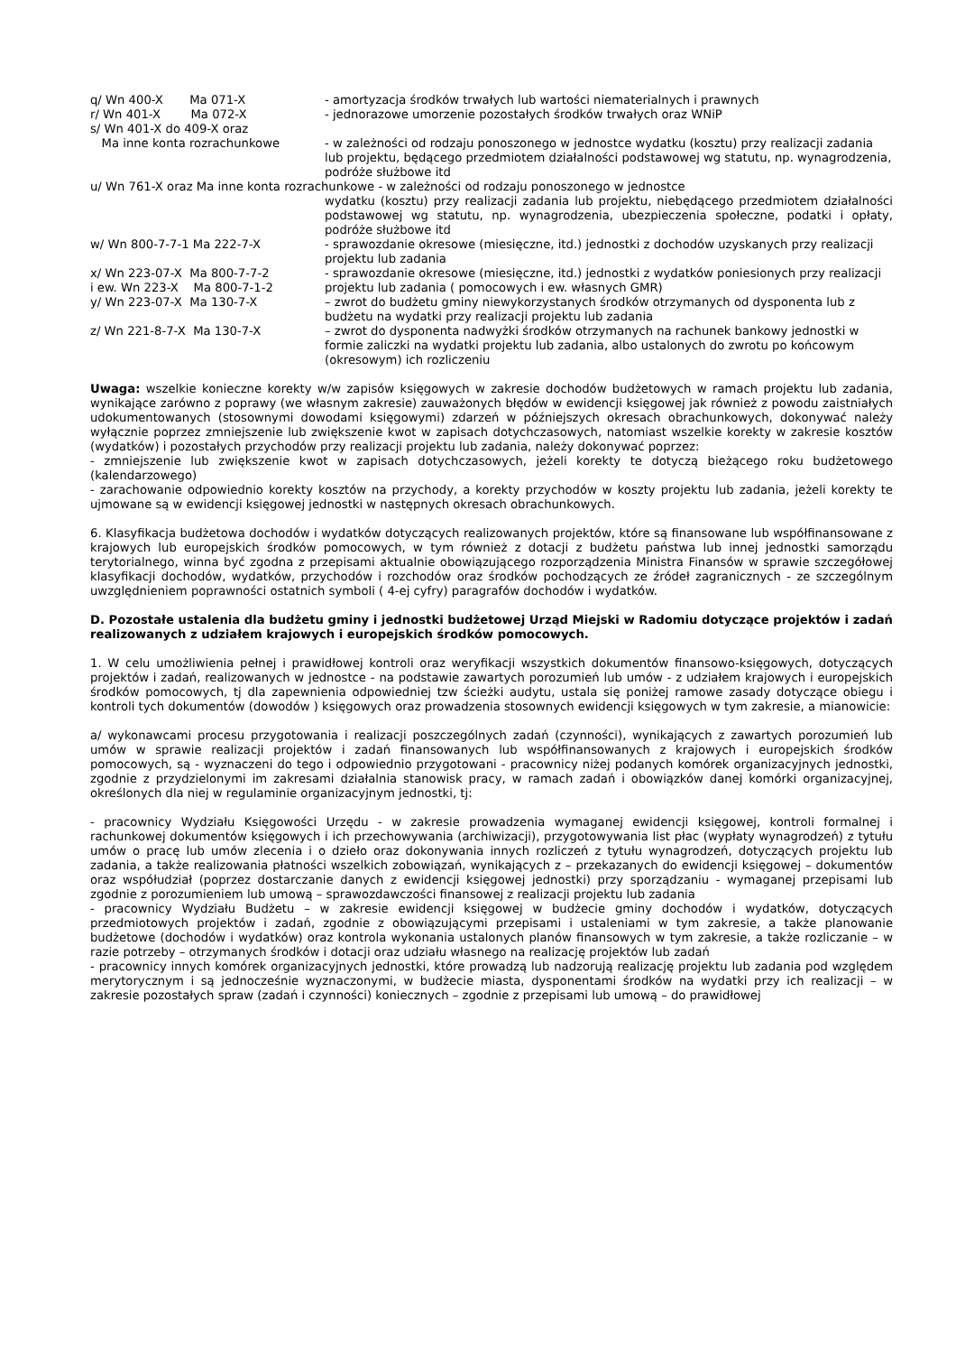q/ Wn 400-X Ma 071-X
- amortyzacja środków trwałych lub wartości niematerialnych i prawnych
r/ Wn 401-X Ma 072-X
- jednorazowe umorzenie pozostałych środków trwałych oraz WNiP
s/ Wn 401-X do 409-X oraz
Ma inne konta rozrachunkowe
- w zależności od rodzaju ponoszonego w jednostce wydatku (kosztu) przy realizacji zadania lub projektu, będącego przedmiotem działalności podstawowej wg statutu, np. wynagrodzenia, podróże służbowe itd
u/ Wn 761-X oraz Ma inne konta rozrachunkowe - w zależności od rodzaju ponoszonego w jednostce
wydatku (kosztu) przy realizacji zadania lub projektu, niebędącego przedmiotem działalności podstawowej wg statutu, np. wynagrodzenia, ubezpieczenia społeczne, podatki i opłaty, podróże służbowe itd
w/ Wn 800-7-7-1 Ma 222-7-X
- sprawozdanie okresowe (miesięczne, itd.) jednostki z dochodów uzyskanych przy realizacji projektu lub zadania
x/ Wn 223-07-X Ma 800-7-7-2 i ew. Wn 223-X Ma 800-7-1-2
- sprawozdanie okresowe (miesięczne, itd.) jednostki z wydatków poniesionych przy realizacji projektu lub zadania ( pomocowych i ew. własnych GMR)
y/ Wn 223-07-X Ma 130-7-X
– zwrot do budżetu gminy niewykorzystanych środków otrzymanych od dysponenta lub z budżetu na wydatki przy realizacji projektu lub zadania
z/ Wn 221-8-7-X Ma 130-7-X
– zwrot do dysponenta nadwyżki środków otrzymanych na rachunek bankowy jednostki w formie zaliczki na wydatki projektu lub zadania, albo ustalonych do zwrotu po końcowym (okresowym) ich rozliczeniu
Uwaga: wszelkie konieczne korekty w/w zapisów księgowych w zakresie dochodów budżetowych w ramach projektu lub zadania, wynikające zarówno z poprawy (we własnym zakresie) zauważonych błędów w ewidencji księgowej jak również z powodu zaistniałych udokumentowanych (stosownymi dowodami księgowymi) zdarzeń w późniejszych okresach obrachunkowych, dokonywać należy wyłącznie poprzez zmniejszenie lub zwiększenie kwot w zapisach dotychczasowych, natomiast wszelkie korekty w zakresie kosztów (wydatków) i pozostałych przychodów przy realizacji projektu lub zadania, należy dokonywać poprzez:
- zmniejszenie lub zwiększenie kwot w zapisach dotychczasowych, jeżeli korekty te dotyczą bieżącego roku budżetowego (kalendarzowego)
- zarachowanie odpowiednio korekty kosztów na przychody, a korekty przychodów w koszty projektu lub zadania, jeżeli korekty te ujmowane są w ewidencji księgowej jednostki w następnych okresach obrachunkowych.
6. Klasyfikacja budżetowa dochodów i wydatków dotyczących realizowanych projektów, które są finansowane lub współfinansowane z krajowych lub europejskich środków pomocowych, w tym również z dotacji z budżetu państwa lub innej jednostki samorządu terytorialnego, winna być zgodna z przepisami aktualnie obowiązującego rozporządzenia Ministra Finansów w sprawie szczegółowej klasyfikacji dochodów, wydatków, przychodów i rozchodów oraz środków pochodzących ze źródeł zagranicznych - ze szczególnym uwzględnieniem poprawności ostatnich symboli ( 4-ej cyfry) paragrafów dochodów i wydatków.
D. Pozostałe ustalenia dla budżetu gminy i jednostki budżetowej Urząd Miejski w Radomiu dotyczące projektów i zadań realizowanych z udziałem krajowych i europejskich środków pomocowych.
1. W celu umożliwienia pełnej i prawidłowej kontroli oraz weryfikacji wszystkich dokumentów finansowo-księgowych, dotyczących projektów i zadań, realizowanych w jednostce - na podstawie zawartych porozumień lub umów - z udziałem krajowych i europejskich środków pomocowych, tj dla zapewnienia odpowiedniej tzw ścieżki audytu, ustala się poniżej ramowe zasady dotyczące obiegu i kontroli tych dokumentów (dowodów ) księgowych oraz prowadzenia stosownych ewidencji księgowych w tym zakresie, a mianowicie:
a/ wykonawcami procesu przygotowania i realizacji poszczególnych zadań (czynności), wynikających z zawartych porozumień lub umów w sprawie realizacji projektów i zadań finansowanych lub współfinansowanych z krajowych i europejskich środków pomocowych, są - wyznaczeni do tego i odpowiednio przygotowani - pracownicy niżej podanych komórek organizacyjnych jednostki, zgodnie z przydzielonymi im zakresami działalnia stanowisk pracy, w ramach zadań i obowiązków danej komórki organizacyjnej, określonych dla niej w regulaminie organizacyjnym jednostki, tj:
- pracownicy Wydziału Księgowości Urzędu - w zakresie prowadzenia wymaganej ewidencji księgowej, kontroli formalnej i rachunkowej dokumentów księgowych i ich przechowywania (archiwizacji), przygotowywania list płac (wypłaty wynagrodzeń) z tytułu umów o pracę lub umów zlecenia i o dzieło oraz dokonywania innych rozliczeń z tytułu wynagrodzeń, dotyczących projektu lub zadania, a także realizowania płatności wszelkich zobowiązań, wynikających z – przekazanych do ewidencji księgowej – dokumentów oraz współudział (poprzez dostarczanie danych z ewidencji księgowej jednostki) przy sporządzaniu - wymaganej przepisami lub zgodnie z porozumieniem lub umową – sprawozdawczości finansowej z realizacji projektu lub zadania
- pracownicy Wydziału Budżetu – w zakresie ewidencji księgowej w budżecie gminy dochodów i wydatków, dotyczących przedmiotowych projektów i zadań, zgodnie z obowiązującymi przepisami i ustaleniami w tym zakresie, a także planowanie budżetowe (dochodów i wydatków) oraz kontrola wykonania ustalonych planów finansowych w tym zakresie, a także rozliczanie – w razie potrzeby – otrzymanych środków i dotacji oraz udziału własnego na realizację projektów lub zadań
- pracownicy innych komórek organizacyjnych jednostki, które prowadzą lub nadzorują realizację projektu lub zadania pod względem merytorycznym i są jednocześnie wyznaczonymi, w budżecie miasta, dysponentami środków na wydatki przy ich realizacji – w zakresie pozostałych spraw (zadań i czynności) koniecznych – zgodnie z przepisami lub umową – do prawidłowej